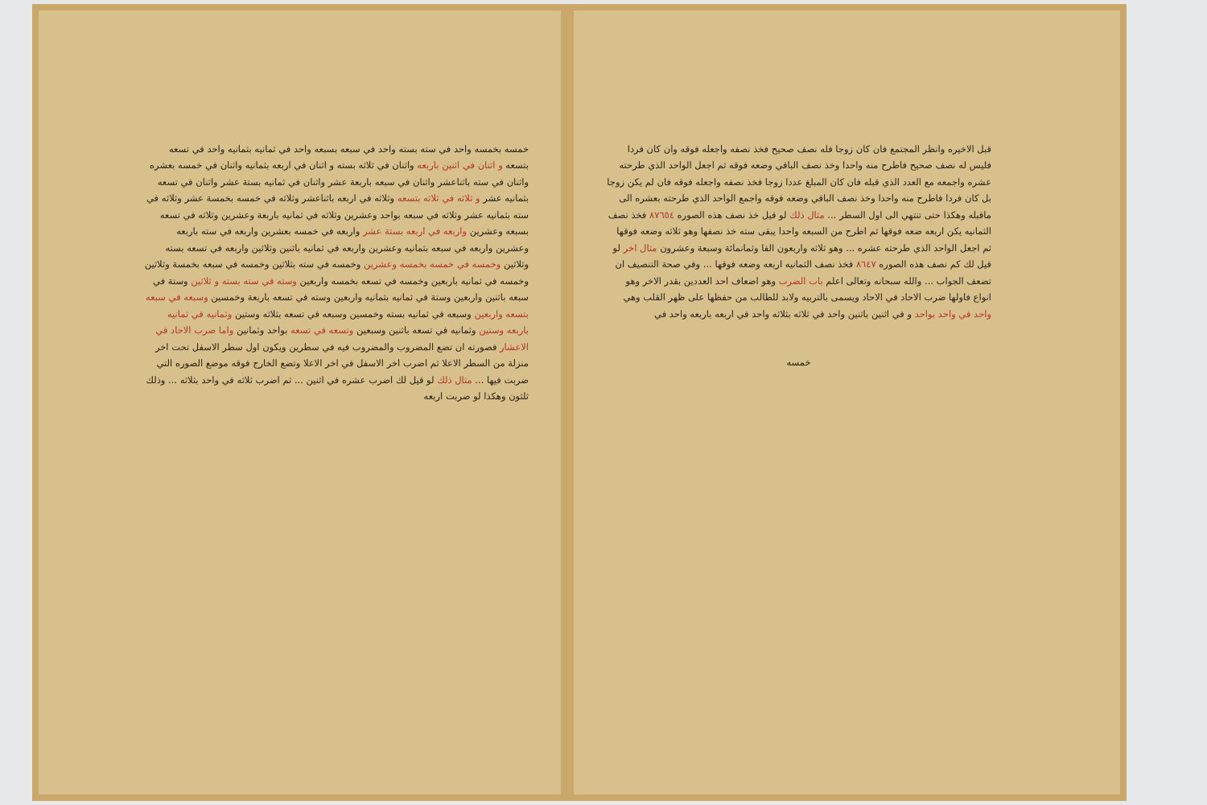خمسه بخمسه واحد في سته بسته واحد في سبعه بسبعه واحد في ثمانيه بثمانيه واحد في تسعه بتسعه و اثنان في اثنين باربعه واثنان في ثلاثه بسته و اثنان في اربعه بثمانيه واثنان في خمسه بعشره واثنان في سته باثناعشر واثنان في سبعه باربعة عشر واثنان في ثمانيه بستة عشر واثنان في تسعه بثمانيه عشر و ثلاثه في ثلاثه بتسعه وثلاثه في اربعه باثناعشر وثلاثه في خمسه بخمسة عشر وثلاثه في سته بثمانيه عشر وثلاثه في سبعه بواحد وعشرين وثلاثه في ثمانيه باربعة وعشرين وثلاثه في تسعه بسبعه وعشرين واربعه في اربعه بستة عشر واربعه في خمسه بعشرين واربعه في سته باربعه وعشرين واربعه في سبعه بثمانيه وعشرين واربعه في ثمانيه باثنين وثلاثين واربعه في تسعه بسته وثلاثين وخمسه في خمسه بخمسه وعشرين وخمسه في سته بثلاثين وخمسه في سبعه بخمسة وثلاثين وخمسه في ثمانيه باربعين وخمسه في تسعه بخمسه واربعين وسته في سته بسته و ثلاثين وستة في سبعه باثنين واربعين وستة في ثمانيه بثمانيه واربعين وسته في تسعه باربعة وخمسين وسبعه في سبعه بتسعه واربعين وسبعه في ثمانيه بسته وخمسين وسبعه في تسعه بثلاثه وستين وثمانيه في ثمانيه باربعه وستين وثمانيه في تسعه باثنين وسبعين وتسعه في تسعه بواحد وثمانين واما ضرب الاحاد في الاعشار فصورته ان تضع المضروب والمضروب فيه في سطرين ويكون اول سطر الاسفل تحت اخر منزلة من السطر الاعلا ثم اضرب اخر الاسفل في اخر الاعلا وتضع الخارج فوقه موضع الصوره التي ضربت فيها ... مثال ذلك لو قيل لك اضرب عشره في اثنين ... ثم اضرب ثلاثه في واحد بثلاثه ... وذلك ثلثون وهكذا لو ضربت اربعه
قبل الاخيره وانظر المجتمع فان كان زوجا فله نصف صحيح فخذ نصفه واجعله فوقه وان كان فردا فليس له نصف صحيح فاطرح منه واحدا وخذ نصف الباقي وضعه فوقه ثم اجعل الواحد الذي طرحته عشره واجمعه مع العدد الذي قبله فان كان المبلغ عددا زوجا فخذ نصفه واجعله فوقه فان لم يكن زوجا بل كان فردا فاطرح منه واحدا وخذ نصف الباقي وضعه فوقه واجمع الواحد الذي طرحته بعشره الى ماقبله وهكذا حتى تنتهي الى اول السطر ... مثال ذلك لو قيل خذ نصف هذه الصوره ٨٧٦٥٤ فخذ نصف الثمانيه يكن اربعه ضعه فوقها ثم اطرح من السبعه واحدا يبقى سته خذ نصفها وهو ثلاثه وضعه فوقها ثم اجعل الواحد الذي طرحته عشره ... وهو ثلاثه واربعون الفا وثمانمائة وسبعة وعشرون مثال اخر لو قيل لك كم نصف هذه الصوره ٨٦٤٧ فخذ نصف الثمانيه اربعه وضعه فوقها ... وفي صحة التنصيف ان تضعف الجواب ... والله سبحانه وتعالى اعلم باب الضرب وهو اضعاف احد العددين بقدر الاخر وهو انواع فاولها ضرب الاحاد في الاحاد ويسمى بالتربيه ولابد للطالب من حفظها على ظهر القلب وهي واحد في واحد بواحد و في اثنين باثنين واحد في ثلاثه بثلاثه واحد في اربعه باربعه واحد في
خمسه